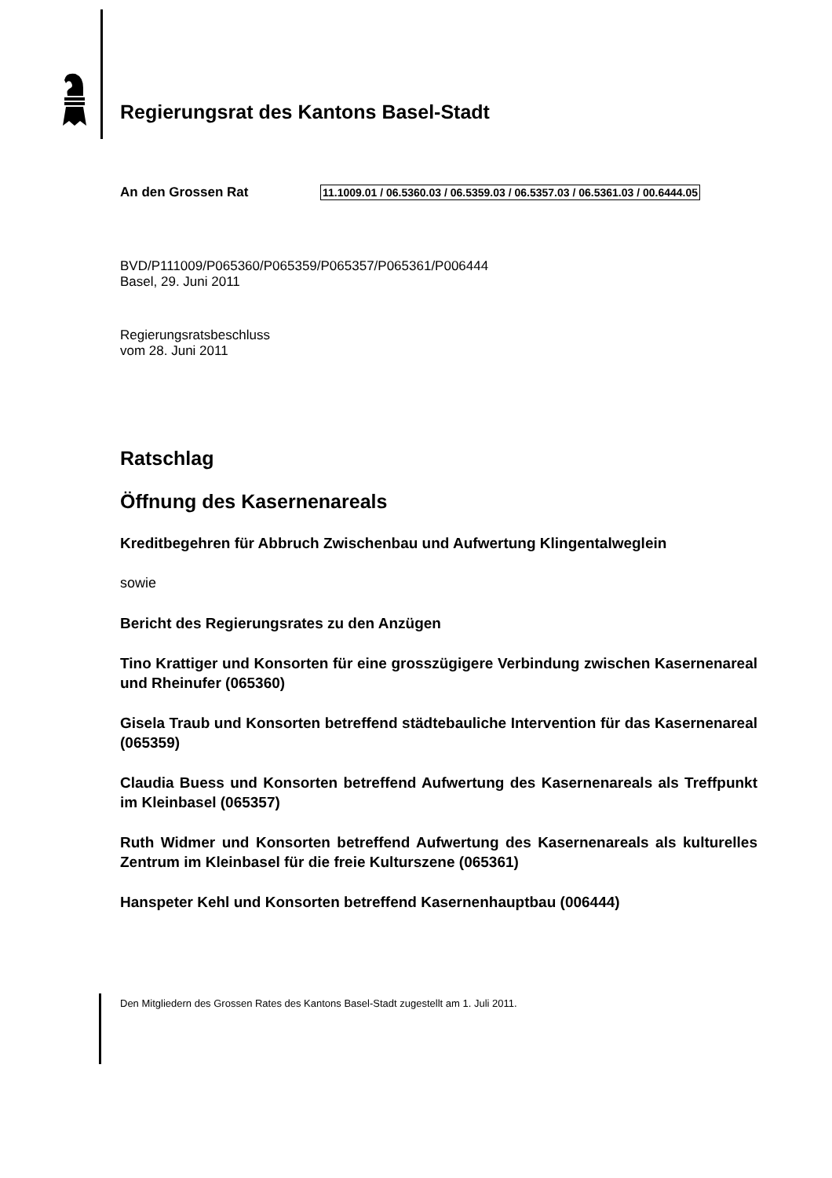Regierungsrat des Kantons Basel-Stadt
An den Grossen Rat
11.1009.01 / 06.5360.03 / 06.5359.03 / 06.5357.03 / 06.5361.03 / 00.6444.05
BVD/P111009/P065360/P065359/P065357/P065361/P006444
Basel, 29. Juni 2011
Regierungsratsbeschluss
vom 28. Juni 2011
Ratschlag
Öffnung des Kasernenareals
Kreditbegehren für Abbruch Zwischenbau und Aufwertung Klingentalweglein
sowie
Bericht des Regierungsrates zu den Anzügen
Tino Krattiger und Konsorten für eine grosszügigere Verbindung zwischen Kasernenareal und Rheinufer (065360)
Gisela Traub und Konsorten betreffend städtebauliche Intervention für das Kasernenareal (065359)
Claudia Buess und Konsorten betreffend Aufwertung des Kasernenareals als Treffpunkt im Kleinbasel (065357)
Ruth Widmer und Konsorten betreffend Aufwertung des Kasernenareals als kulturelles Zentrum im Kleinbasel für die freie Kulturszene (065361)
Hanspeter Kehl und Konsorten betreffend Kasernenhauptbau (006444)
Den Mitgliedern des Grossen Rates des Kantons Basel-Stadt zugestellt am 1. Juli 2011.